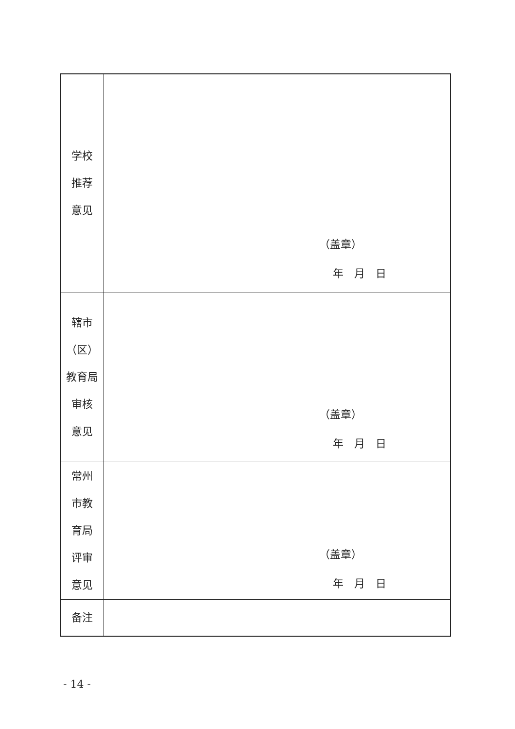| 学校 推荐 意见 | （盖章） 年 月 日 |
| 辖市 （区） 教育局 审核 意见 | （盖章） 年 月 日 |
| 常州 市教 育局 评审 意见 | （盖章） 年 月 日 |
| 备注 | |
- 14 -